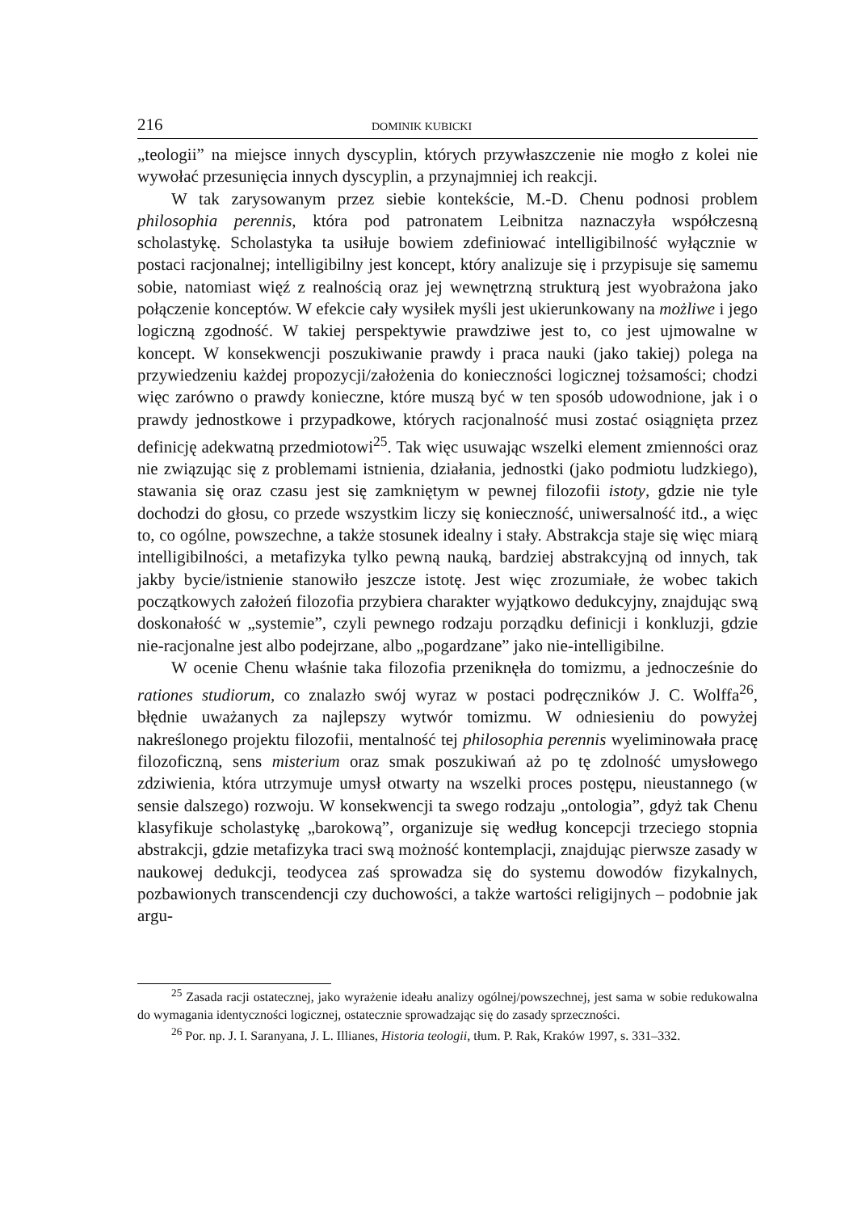216 DOMINIK KUBICKI
„teologii” na miejsce innych dyscyplin, których przywłaszczenie nie mogło z kolei nie wywołać przesunięcia innych dyscyplin, a przynajmniej ich reakcji.
W tak zarysowanym przez siebie kontekście, M.-D. Chenu podnosi problem philosophia perennis, która pod patronatem Leibnitza naznaczyła współczesną scholastykę. Scholastyka ta usiłuje bowiem zdefiniować intelligibilność wyłącznie w postaci racjonalnej; intelligibilny jest koncept, który analizuje się i przypisuje się samemu sobie, natomiast więź z realnością oraz jej wewnętrzną strukturą jest wyobrażona jako połączenie konceptów. W efekcie cały wysiłek myśli jest ukierunkowany na możliwe i jego logiczną zgodność. W takiej perspektywie prawdziwe jest to, co jest ujmowalne w koncept. W konsekwencji poszukiwanie prawdy i praca nauki (jako takiej) polega na przywiedzeniu każdej propozycji/założenia do konieczności logicznej tożsamości; chodzi więc zarówno o prawdy konieczne, które muszą być w ten sposób udowodnione, jak i o prawdy jednostkowe i przypadkowe, których racjonalność musi zostać osiągnięta przez definicję adekwatną przedmiotowi<sup>25</sup>. Tak więc usuwając wszelki element zmienności oraz nie związując się z problemami istnienia, działania, jednostki (jako podmiotu ludzkiego), stawania się oraz czasu jest się zamkniętym w pewnej filozofii istoty, gdzie nie tyle dochodzi do głosu, co przede wszystkim liczy się konieczność, uniwersalność itd., a więc to, co ogólne, powszechne, a także stosunek idealny i stały. Abstrakcja staje się więc miarą intelligibilności, a metafizyka tylko pewną nauką, bardziej abstrakcyjną od innych, tak jakby bycie/istnienie stanowiło jeszcze istotę. Jest więc zrozumiałe, że wobec takich początkowych założeń filozofia przybiera charakter wyjątkowo dedukcyjny, znajdując swą doskonałość w „systemie”, czyli pewnego rodzaju porządku definicji i konkluzji, gdzie nie-racjonalne jest albo podejrzane, albo „pogardzane” jako nie-intelligibilne.
W ocenie Chenu właśnie taka filozofia przeniknęła do tomizmu, a jednocześnie do rationes studiorum, co znalazło swój wyraz w postaci podręczników J. C. Wolffa<sup>26</sup>, błędnie uważanych za najlepszy wytwór tomizmu. W odniesieniu do powyżej nakreślonego projektu filozofii, mentalność tej philosophia perennis wyeliminowała pracę filozoficzną, sens misterium oraz smak poszukiwań aż po tę zdolność umysłowego zdziwienia, która utrzymuje umysł otwarty na wszelki proces postępu, nieustannego (w sensie dalszego) rozwoju. W konsekwencji ta swego rodzaju „ontologia”, gdyż tak Chenu klasyfikuje scholastykę „barokową”, organizuje się według koncepcji trzeciego stopnia abstrakcji, gdzie metafizyka traci swą możność kontemplacji, znajdując pierwsze zasady w naukowej dedukcji, teodycea zaś sprowadza się do systemu dowodów fizykalnych, pozbawionych transcendencji czy duchowości, a także wartości religijnych – podobnie jak argu-
<sup>25</sup> Zasada racji ostatecznej, jako wyrażenie ideału analizy ogólnej/powszechnej, jest sama w sobie redukowalna do wymagania identyczności logicznej, ostatecznie sprowadzając się do zasady sprzeczności.
<sup>26</sup> Por. np. J. I. Saranyana, J. L. Illianes, Historia teologii, tłum. P. Rak, Kraków 1997, s. 331–332.